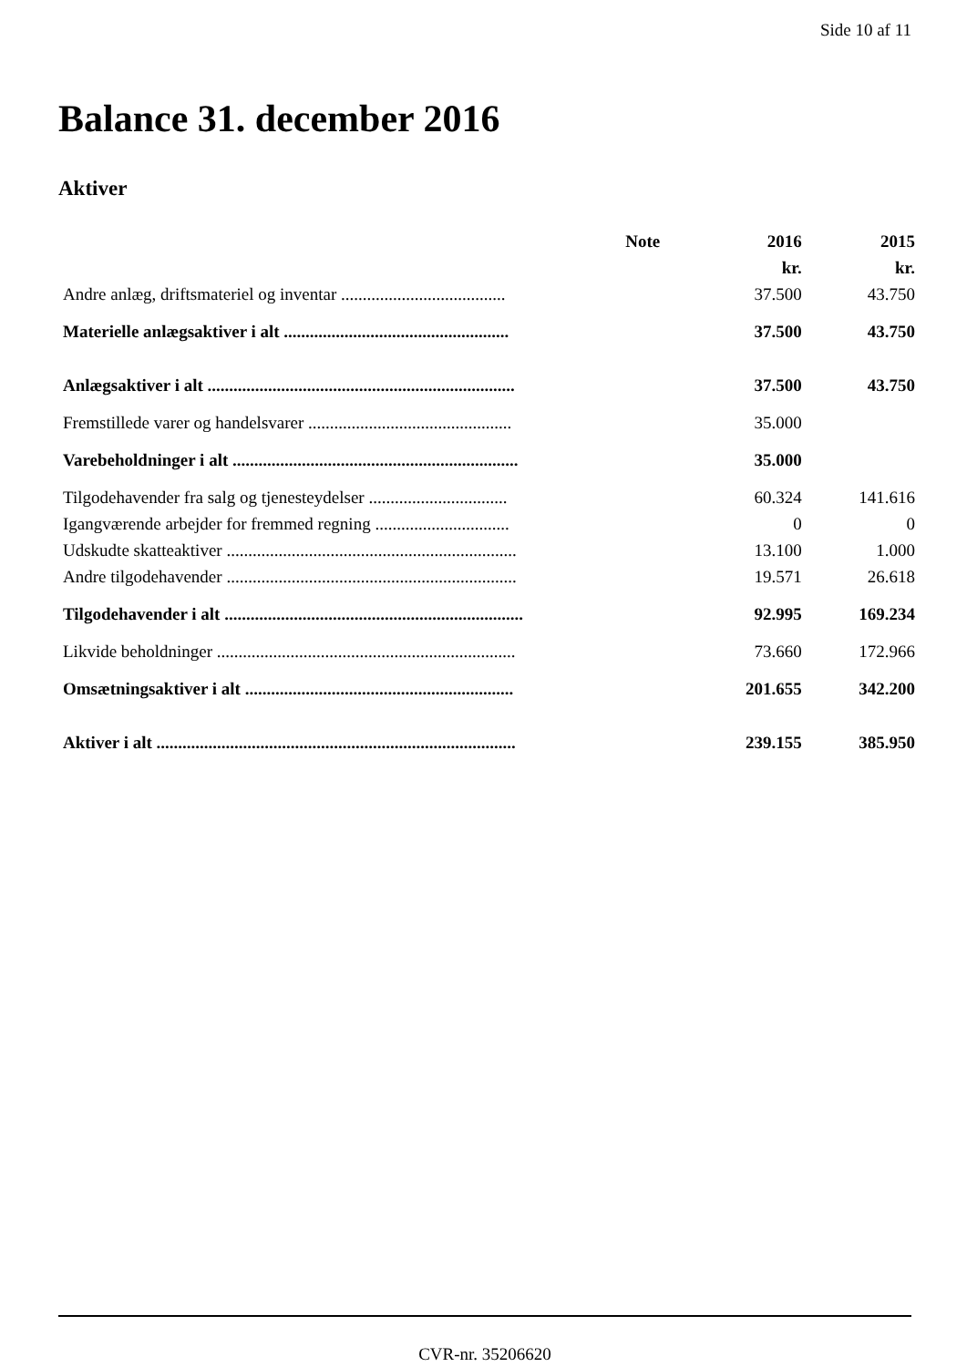Side 10 af 11
Balance 31. december 2016
Aktiver
| | Note | 2016 | 2015 |
| --- | --- | --- | --- |
| | | kr. | kr. |
| Andre anlæg, driftsmateriel og inventar ...................................... | | 37.500 | 43.750 |
| Materielle anlægsaktiver i alt .................................................... | | 37.500 | 43.750 |
| Anlægsaktiver i alt ....................................................................... | | 37.500 | 43.750 |
| Fremstillede varer og handelsvarer ............................................... | | 35.000 | |
| Varebeholdninger i alt .................................................................. | | 35.000 | |
| Tilgodehavender fra salg og tjenesteydelser ................................ | | 60.324 | 141.616 |
| Igangværende arbejder for fremmed regning ............................... | | 0 | 0 |
| Udskudte skatteaktiver ................................................................... | | 13.100 | 1.000 |
| Andre tilgodehavender ................................................................... | | 19.571 | 26.618 |
| Tilgodehavender i alt ..................................................................... | | 92.995 | 169.234 |
| Likvide beholdninger ..................................................................... | | 73.660 | 172.966 |
| Omsætningsaktiver i alt .............................................................. | | 201.655 | 342.200 |
| Aktiver i alt ................................................................................... | | 239.155 | 385.950 |
CVR-nr. 35206620